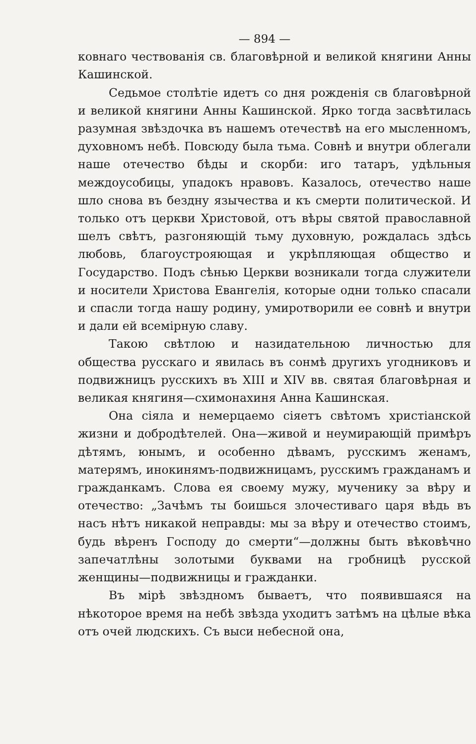— 894 —
ковнаго чествованія св. благовѣрной и великой княгини Анны Кашинской.
Седьмое столѣтіе идетъ со дня рожденія св благовѣрной и великой княгини Анны Кашинской. Ярко тогда засвѣтилась разумная звѣздочка въ нашемъ отечествѣ на его мысленномъ, духовномъ небѣ. Повсюду была тьма. Совнѣ и внутри облегали наше отечество бѣды и скорби: иго татаръ, удѣльныя междоусобицы, упадокъ нравовъ. Казалось, отечество наше шло снова въ бездну язычества и къ смерти политической. И только отъ церкви Христовой, отъ вѣры святой православной шелъ свѣтъ, разгоняющій тьму духовную, рождалась здѣсь любовь, благоустрояющая и укрѣпляющая общество и Государство. Подъ сѣнью Церкви возникали тогда служители и носители Христова Евангелія, которые одни только спасали и спасли тогда нашу родину, умиротворили ее совнѣ и внутри и дали ей всемірную славу.
Такою свѣтлою и назидательною личностью для общества русскаго и явилась въ сонмѣ другихъ угодниковъ и подвижницъ русскихъ въ XIII и XIV вв. святая благовѣрная и великая княгиня—схимонахиня Анна Кашинская.
Она сіяла и немерцаемо сіяетъ свѣтомъ христіанской жизни и добродѣтелей. Она—живой и неумирающій примѣръ дѣтямъ, юнымъ, и особенно дѣвамъ, русскимъ женамъ, матерямъ, инокинямъ-подвижницамъ, русскимъ гражданамъ и гражданкамъ. Слова ея своему мужу, мученику за вѣру и отечество: „Зачѣмъ ты боишься злочестиваго царя вѣдь въ насъ нѣтъ никакой неправды: мы за вѣру и отечество стоимъ, будь вѣренъ Господу до смерти“—должны быть вѣковѣчно запечатлѣны золотыми буквами на гробницѣ русской женщины—подвижницы и гражданки.
Въ мірѣ звѣздномъ бываетъ, что появившаяся на нѣкоторое время на небѣ звѣзда уходитъ затѣмъ на цѣлые вѣка отъ очей людскихъ. Съ выси небесной она,